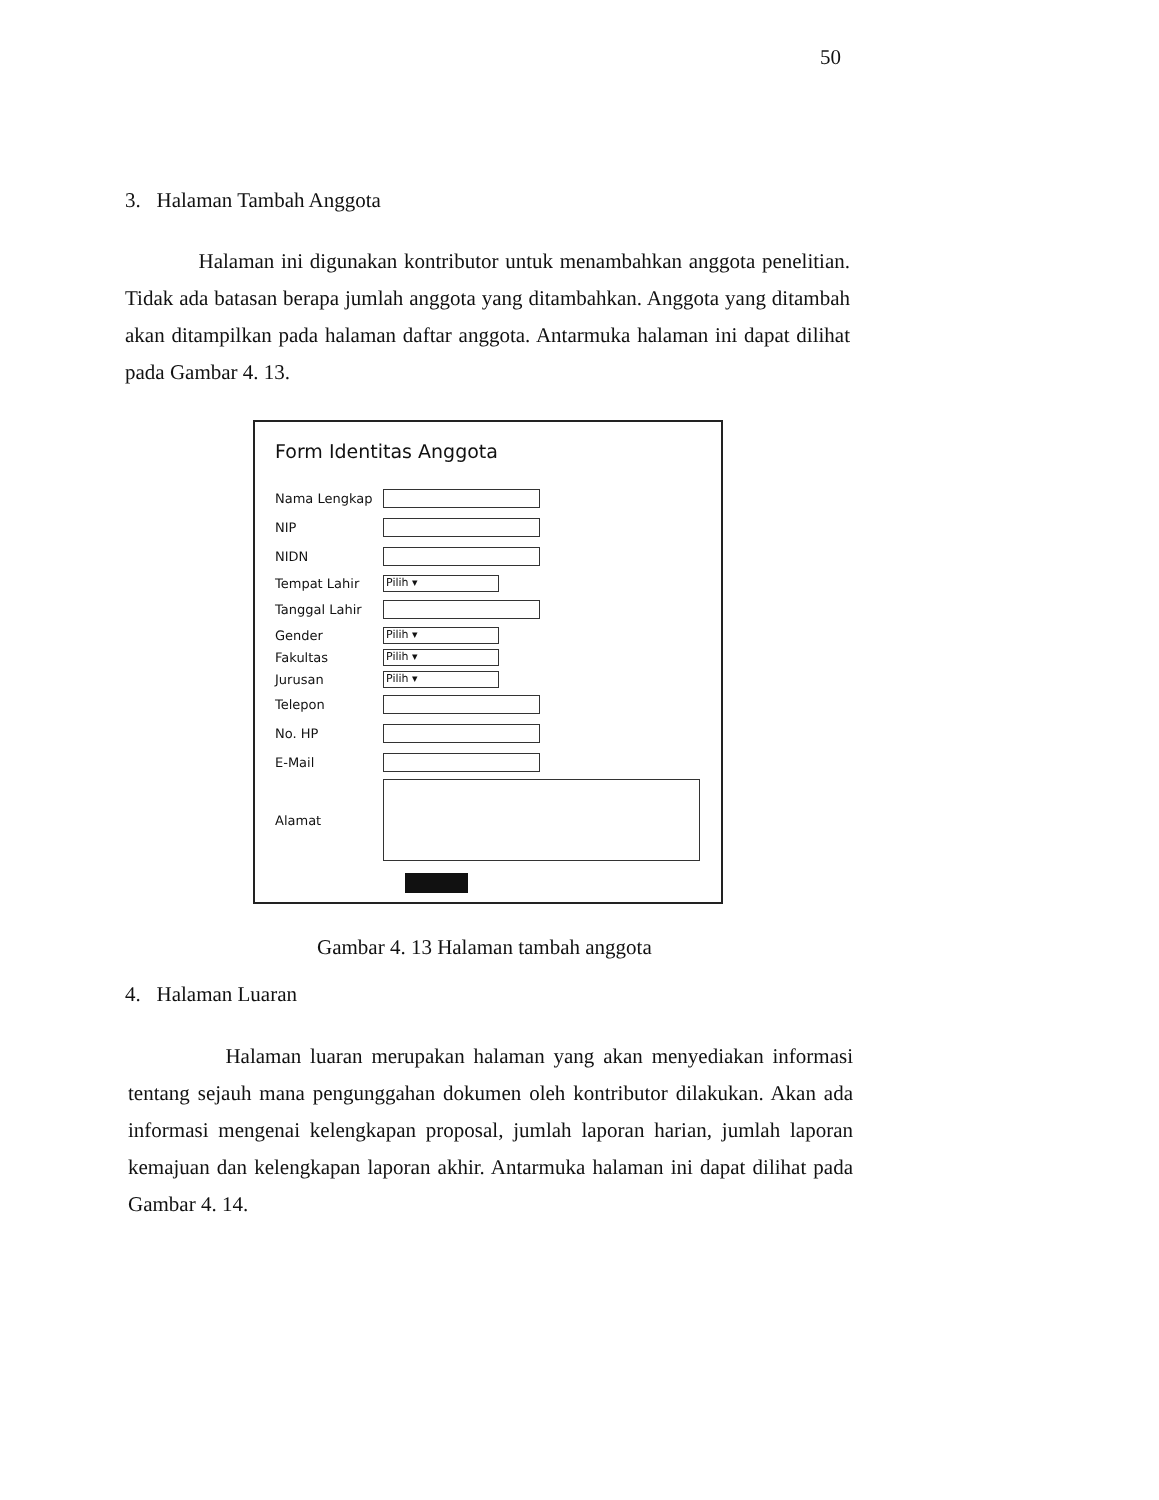50
3. Halaman Tambah Anggota
Halaman ini digunakan kontributor untuk menambahkan anggota penelitian. Tidak ada batasan berapa jumlah anggota yang ditambahkan. Anggota yang ditambah akan ditampilkan pada halaman daftar anggota. Antarmuka halaman ini dapat dilihat pada Gambar 4. 13.
Form Identitas Anggota
Nama Lengkap
NIP
NIDN
Tempat Lahir
Pilih ▾
Tanggal Lahir
Gender
Pilih ▾
Fakultas
Pilih ▾
Jurusan
Pilih ▾
Telepon
No. HP
E-Mail
Alamat
Gambar 4. 13 Halaman tambah anggota
4. Halaman Luaran
Halaman luaran merupakan halaman yang akan menyediakan informasi tentang sejauh mana pengunggahan dokumen oleh kontributor dilakukan. Akan ada informasi mengenai kelengkapan proposal, jumlah laporan harian, jumlah laporan kemajuan dan kelengkapan laporan akhir. Antarmuka halaman ini dapat dilihat pada Gambar 4. 14.